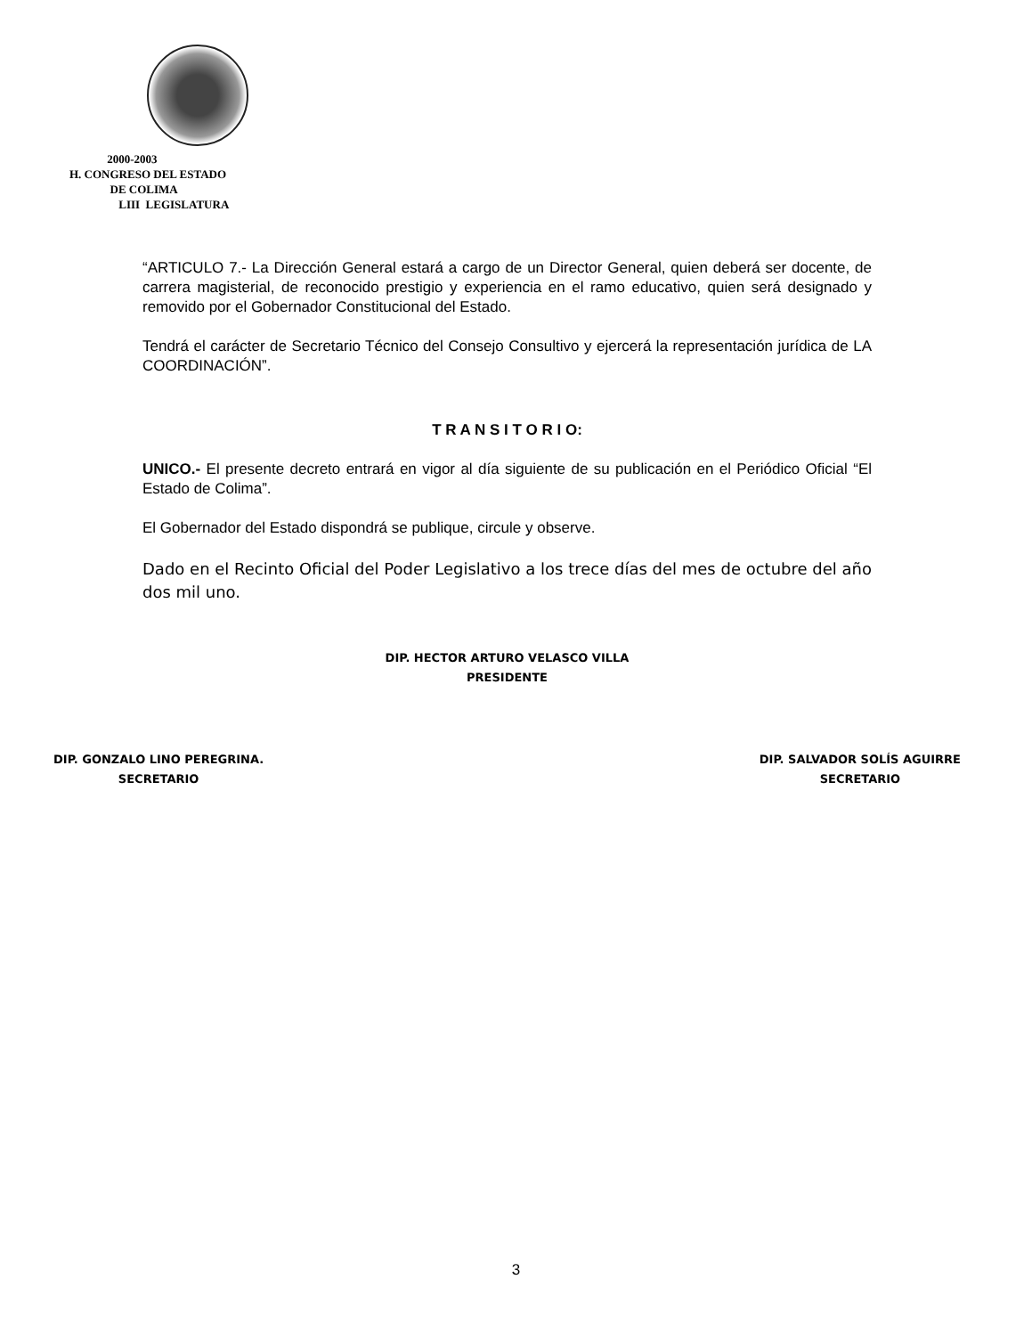2000-2003
H. CONGRESO DEL ESTADO
DE COLIMA
LIII LEGISLATURA
“ARTICULO 7.- La Dirección General estará a cargo de un Director General, quien deberá ser docente, de carrera magisterial, de reconocido prestigio y experiencia en el ramo educativo, quien será designado y removido por el Gobernador Constitucional del Estado.
Tendrá el carácter de Secretario Técnico del Consejo Consultivo y ejercerá la representación jurídica de LA COORDINACIÓN”.
T R A N S I T O R I O:
UNICO.- El presente decreto entrará en vigor al día siguiente de su publicación en el Periódico Oficial “El Estado de Colima”.
El Gobernador del Estado dispondrá se publique, circule y observe.
Dado en el Recinto Oficial del Poder Legislativo a los trece días del mes de octubre del año dos mil uno.
DIP. HECTOR ARTURO VELASCO VILLA
PRESIDENTE
DIP. GONZALO LINO PEREGRINA.
SECRETARIO
DIP. SALVADOR SOLÍS AGUIRRE
SECRETARIO
3